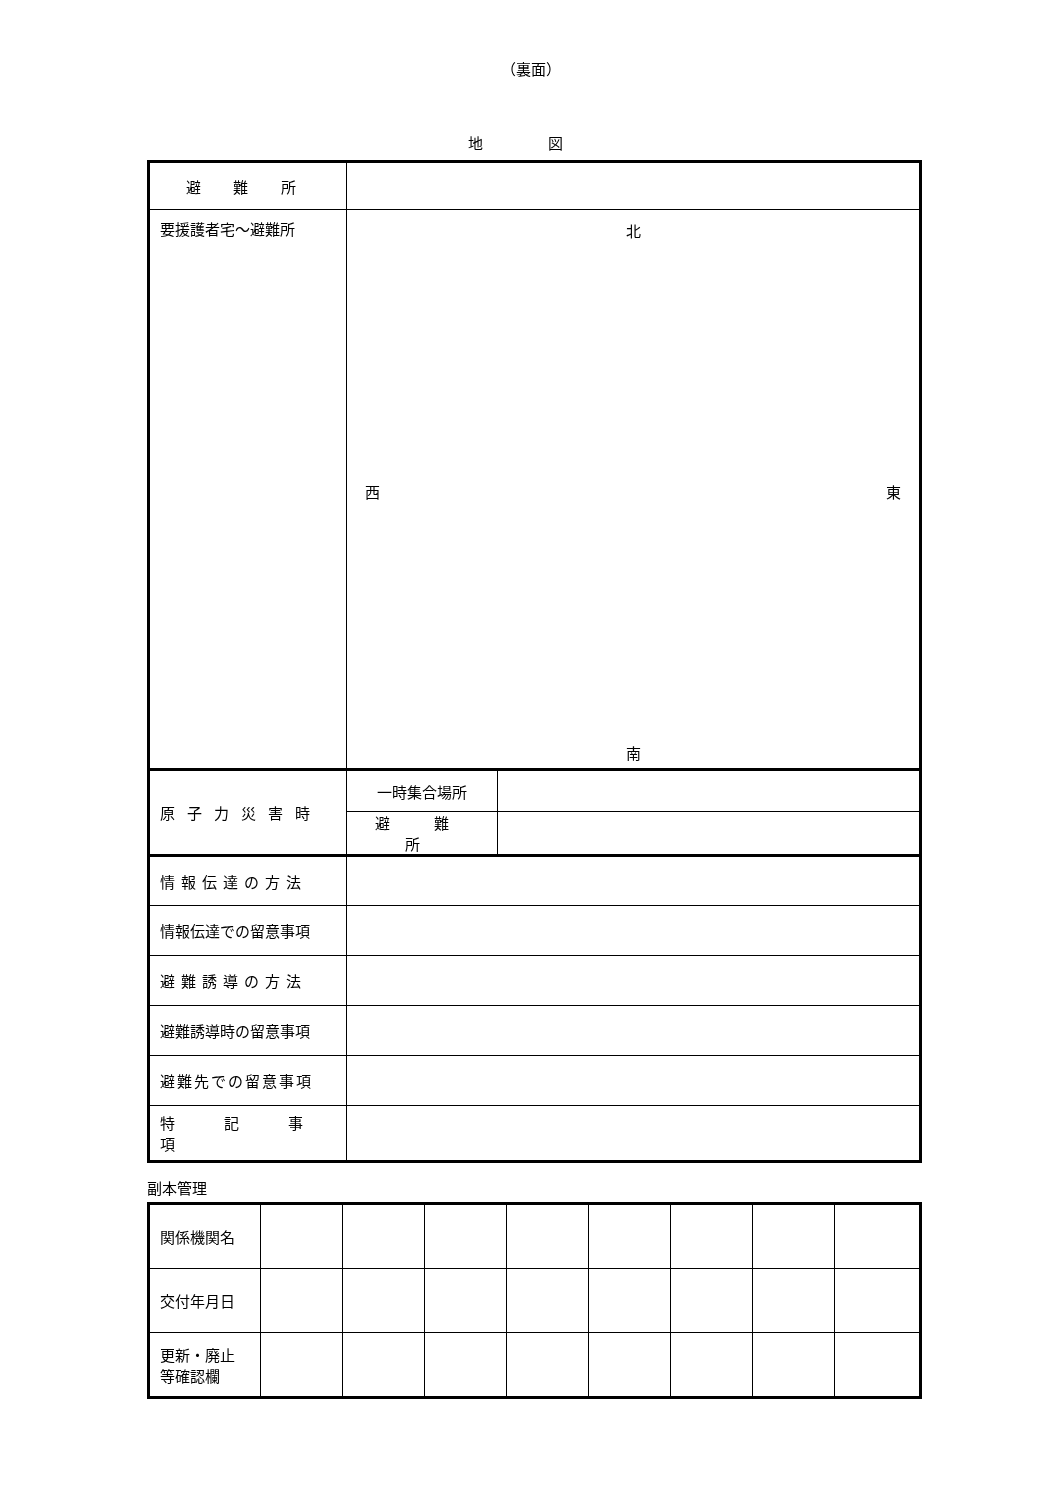（裏面）
地 図
| 避 難 所 | | |
| 要援護者宅～避難所 | 北 西 東 南 | |
| 原子力災害時 | 一時集合場所 | |
| | 避 難 所 | |
| 情報伝達の方法 | | |
| 情報伝達での留意事項 | | |
| 避難誘導の方法 | | |
| 避難誘導時の留意事項 | | |
| 避難先での留意事項 | | |
| 特 記 事 項 | | |
副本管理
| 関係機関名 | | | | | | | | |
| 交付年月日 | | | | | | | | |
| 更新・廃止 等確認欄 | | | | | | | | |